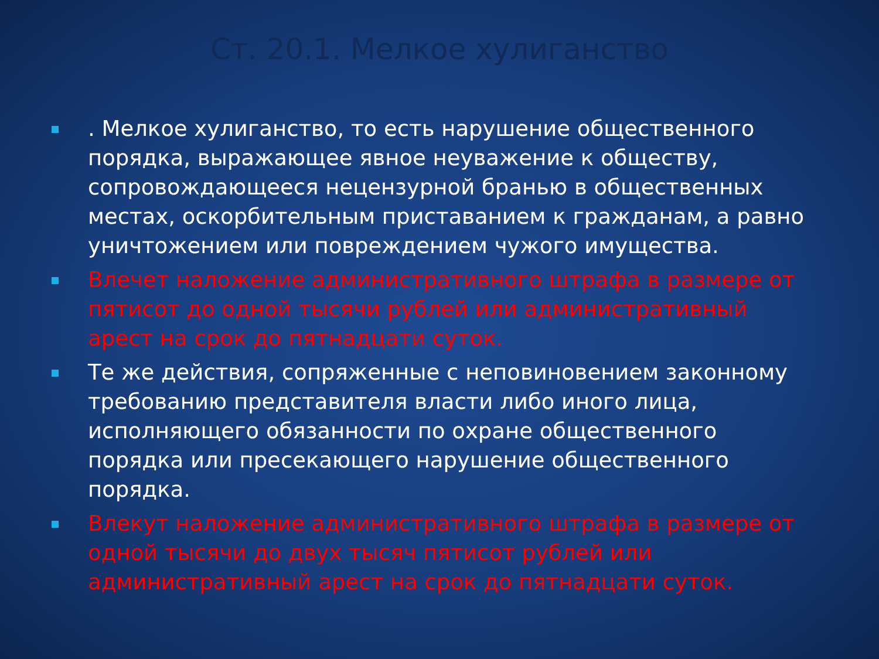Ст. 20.1. Мелкое хулиганство
. Мелкое хулиганство, то есть нарушение общественного порядка, выражающее явное неуважение к обществу, сопровождающееся нецензурной бранью в общественных местах, оскорбительным приставанием к гражданам, а равно уничтожением или повреждением чужого имущества.
Влечет наложение административного штрафа в размере от пятисот до одной тысячи рублей или административный арест на срок до пятнадцати суток.
Те же действия, сопряженные с неповиновением законному требованию представителя власти либо иного лица, исполняющего обязанности по охране общественного порядка или пресекающего нарушение общественного порядка.
Влекут наложение административного штрафа в размере от одной тысячи до двух тысяч пятисот рублей или административный арест на срок до пятнадцати суток.